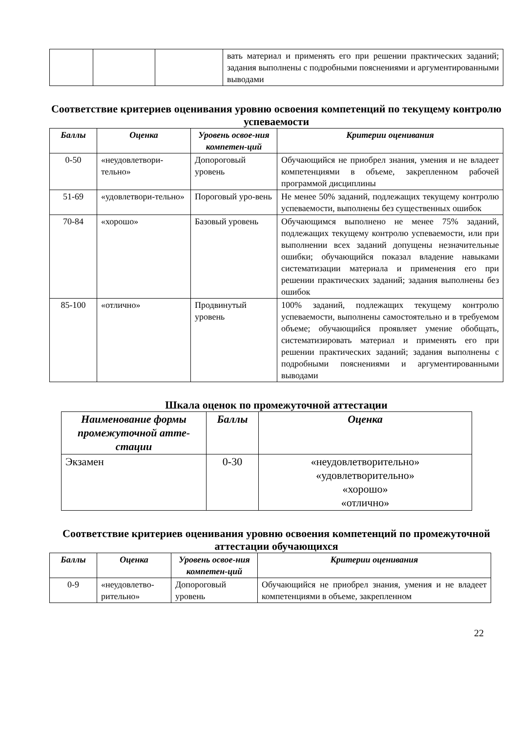| | | | вать материал и применять его при решении практических заданий; задания выполнены с подробными пояснениями и аргументированными выводами |
Соответствие критериев оценивания уровню освоения компетенций по текущему контролю успеваемости
| Баллы | Оценка | Уровень освое-ния компетен-ций | Критерии оценивания |
| --- | --- | --- | --- |
| 0-50 | «неудовлетвори-тельно» | Допороговый уровень | Обучающийся не приобрел знания, умения и не владеет компетенциями в объеме, закрепленном рабочей программой дисциплины |
| 51-69 | «удовлетвори-тельно» | Пороговый уро-вень | Не менее 50% заданий, подлежащих текущему контролю успеваемости, выполнены без существенных ошибок |
| 70-84 | «хорошо» | Базовый уровень | Обучающимся выполнено не менее 75% заданий, подлежащих текущему контролю успеваемости, или при выполнении всех заданий допущены незначительные ошибки; обучающийся показал владение навыками систематизации материала и применения его при решении практических заданий; задания выполнены без ошибок |
| 85-100 | «отлично» | Продвинутый уровень | 100% заданий, подлежащих текущему контролю успеваемости, выполнены самостоятельно и в требуемом объеме; обучающийся проявляет умение обобщать, систематизировать материал и применять его при решении практических заданий; задания выполнены с подробными пояснениями и аргументированными выводами |
Шкала оценок по промежуточной аттестации
| Наименование формы промежуточной атте-стации | Баллы | Оценка |
| --- | --- | --- |
| Экзамен | 0-30 | «неудовлетворительно» «удовлетворительно» «хорошо» «отлично» |
Соответствие критериев оценивания уровню освоения компетенций по промежуточной аттестации обучающихся
| Баллы | Оценка | Уровень освое-ния компетен-ций | Критерии оценивания |
| --- | --- | --- | --- |
| 0-9 | «неудовлетво-рительно» | Допороговый уровень | Обучающийся не приобрел знания, умения и не владеет компетенциями в объеме, закрепленном |
22